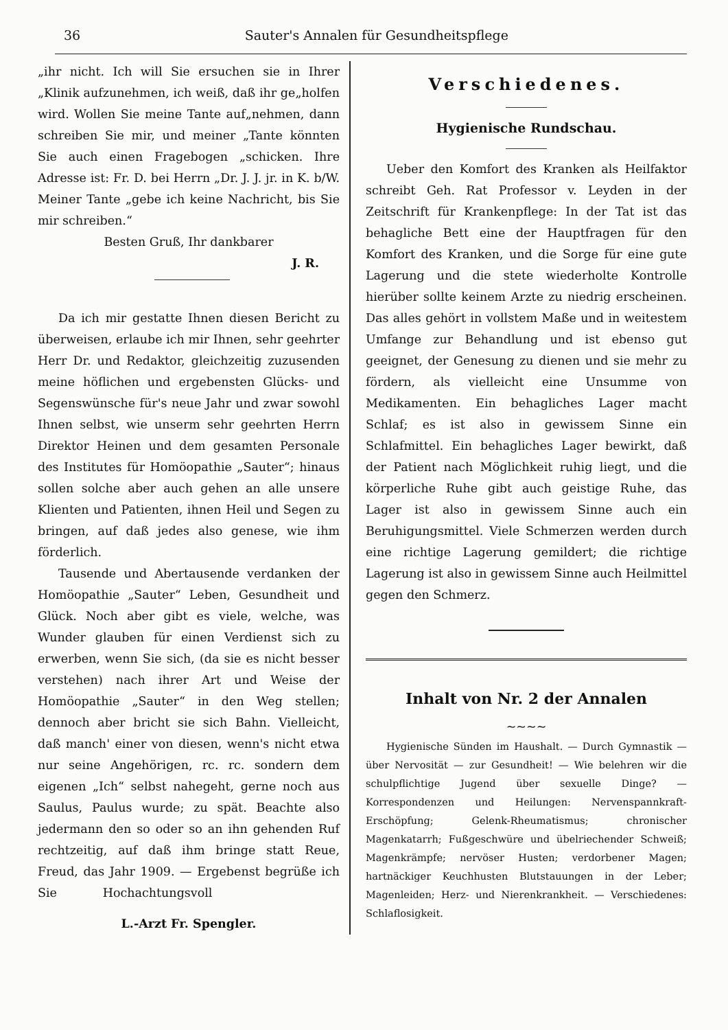36 Sauter's Annalen für Gesundheitspflege
„ihr nicht. Ich will Sie ersuchen sie in Ihrer „Klinik aufzunehmen, ich weiß, daß ihr ge„holfen wird. Wollen Sie meine Tante auf„nehmen, dann schreiben Sie mir, und meiner „Tante könnten Sie auch einen Fragebogen „schicken. Ihre Adresse ist: Fr. D. bei Herrn „Dr. J. J. jr. in K. b/W. Meiner Tante „gebe ich keine Nachricht, bis Sie mir schreiben.“
Besten Gruß, Ihr dankbarer
J. R.
Da ich mir gestatte Ihnen diesen Bericht zu überweisen, erlaube ich mir Ihnen, sehr geehrter Herr Dr. und Redaktor, gleichzeitig zuzusenden meine höflichen und ergebensten Glücks- und Segenswünsche für's neue Jahr und zwar sowohl Ihnen selbst, wie unserm sehr geehrten Herrn Direktor Heinen und dem gesamten Personale des Institutes für Homöopathie „Sauter“; hinaus sollen solche aber auch gehen an alle unsere Klienten und Patienten, ihnen Heil und Segen zu bringen, auf daß jedes also genese, wie ihm förderlich.
Tausende und Abertausende verdanken der Homöopathie „Sauter“ Leben, Gesundheit und Glück. Noch aber gibt es viele, welche, was Wunder glauben für einen Verdienst sich zu erwerben, wenn Sie sich, (da sie es nicht besser verstehen) nach ihrer Art und Weise der Homöopathie „Sauter“ in den Weg stellen; dennoch aber bricht sie sich Bahn. Vielleicht, daß manch' einer von diesen, wenn's nicht etwa nur seine Angehörigen, rc. rc. sondern dem eigenen „Ich“ selbst nahegeht, gerne noch aus Saulus, Paulus wurde; zu spät. Beachte also jedermann den so oder so an ihn gehenden Ruf rechtzeitig, auf daß ihm bringe statt Reue, Freud, das Jahr 1909. — Ergebenst begrüße ich Sie Hochachtungsvoll
L.-Arzt Fr. Spengler.
Verschiedenes.
Hygienische Rundschau.
Ueber den Komfort des Kranken als Heilfaktor schreibt Geh. Rat Professor v. Leyden in der Zeitschrift für Krankenpflege: In der Tat ist das behagliche Bett eine der Hauptfragen für den Komfort des Kranken, und die Sorge für eine gute Lagerung und die stete wiederholte Kontrolle hierüber sollte keinem Arzte zu niedrig erscheinen. Das alles gehört in vollstem Maße und in weitestem Umfange zur Behandlung und ist ebenso gut geeignet, der Genesung zu dienen und sie mehr zu fördern, als vielleicht eine Unsumme von Medikamenten. Ein behagliches Lager macht Schlaf; es ist also in gewissem Sinne ein Schlafmittel. Ein behagliches Lager bewirkt, daß der Patient nach Möglichkeit ruhig liegt, und die körperliche Ruhe gibt auch geistige Ruhe, das Lager ist also in gewissem Sinne auch ein Beruhigungsmittel. Viele Schmerzen werden durch eine richtige Lagerung gemildert; die richtige Lagerung ist also in gewissem Sinne auch Heilmittel gegen den Schmerz.
Inhalt von Nr. 2 der Annalen
~~~~
Hygienische Sünden im Haushalt. — Durch Gymnastik — über Nervosität — zur Gesundheit! — Wie belehren wir die schulpflichtige Jugend über sexuelle Dinge? — Korrespondenzen und Heilungen: Nervenspannkraft-Erschöpfung; Gelenk-Rheumatismus; chronischer Magenkatarrh; Fußgeschwüre und übelriechender Schweiß; Magenkrämpfe; nervöser Husten; verdorbener Magen; hartnäckiger Keuchhusten Blutstauungen in der Leber; Magenleiden; Herz- und Nierenkrankheit. — Verschiedenes: Schlaflosigkeit.